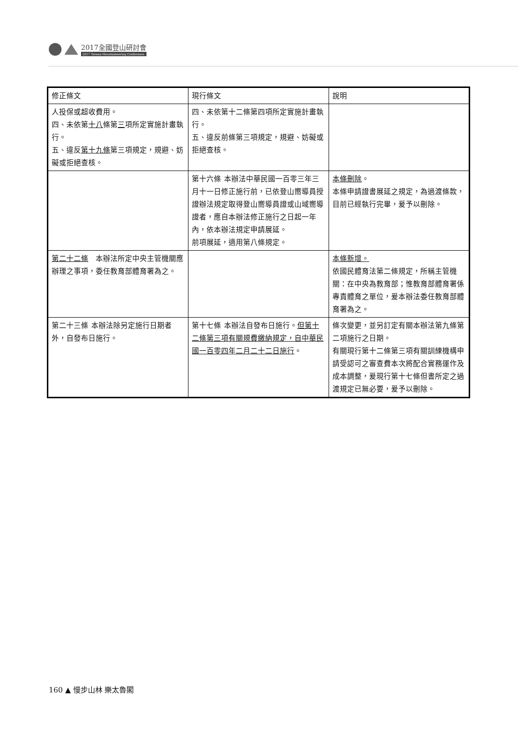2017全國登山研討會
2017 Taiwan Mountaineering Conference
| 修正條文 | 現行條文 | 說明 |
| 人投保或超收費用。 四、未依第 十八 條第 三 項所定實施計畫執行。 五、違反 第十九條 第三項規定，規避、妨礙或拒絕查核。 | 四、未依第十二條第四項所定實施計畫執行。 五、違反前條第三項規定，規避、妨礙或拒絕查核。 | |
| | 第十六條 本辦法中華民國一百零三年三月十一日修正施行前，已依登山嚮導員授證辦法規定取得登山嚮導員證或山域嚮導證者，應自本辦法修正施行之日起一年內，依本辦法規定申請展延。 前項展延，適用第八條規定。 | 本條刪除 。 本條申請證書展延之規定，為過渡條款，目前已經執行完畢，爰予以刪除。 |
| 第二十二條 本辦法所定中央主管機關應辦理之事項，委任教育部體育署為之。 | | 本條新增。 依國民體育法第二條規定，所稱主管機關：在中央為教育部；惟教育部體育署係專責體育之單位，爰本辦法委任教育部體育署為之。 |
| 第二十三條 本辦法除另定施行日期者外，自發布日施行。 | 第十七條 本辦法自發布日施行。 但第十二條第三項有關規費繳納規定，自中華民國一百零四年二月二十二日施行 。 | 條次變更，並另訂定有關本辦法第九條第二項施行之日期。 有關現行第十二條第三項有關訓練機構申請受認可之審查費本次將配合實務運作及成本調整，爰現行第十七條但書所定之過渡規定已無必要，爰予以刪除。 |
160 ▲ 慢步山林 樂太魯閣